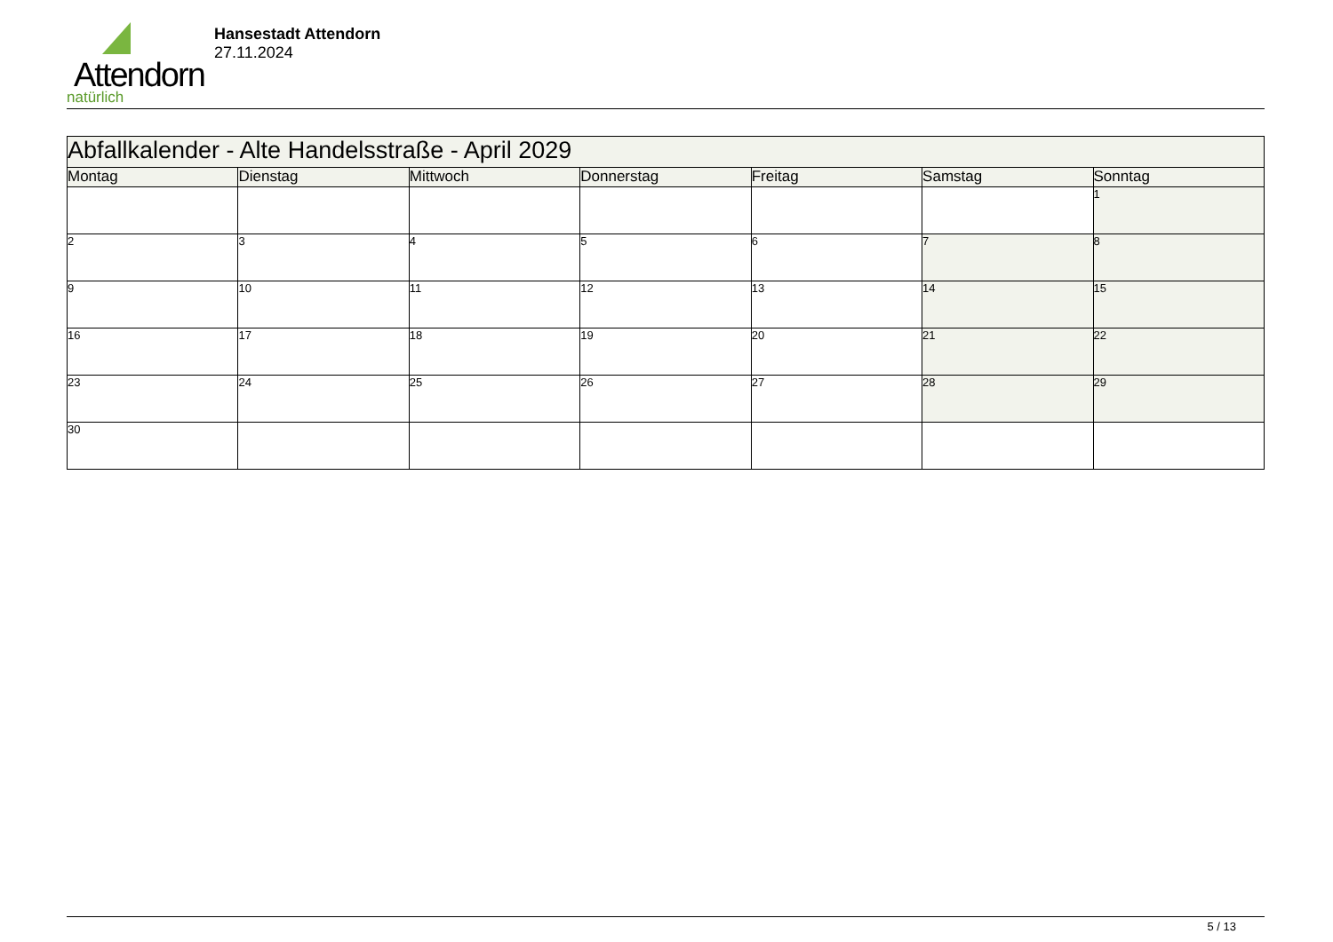Attendorn
natürlich
Hansestadt Attendorn
27.11.2024
| Abfallkalender - Alte Handelsstraße - April 2029 | | | | | | |
| Montag | Dienstag | Mittwoch | Donnerstag | Freitag | Samstag | Sonntag |
| | | | | | | 1 |
| 2 | 3 | 4 | 5 | 6 | 7 | 8 |
| 9 | 10 | 11 | 12 | 13 | 14 | 15 |
| 16 | 17 | 18 | 19 | 20 | 21 | 22 |
| 23 | 24 | 25 | 26 | 27 | 28 | 29 |
| 30 | | | | | | |
5 / 13